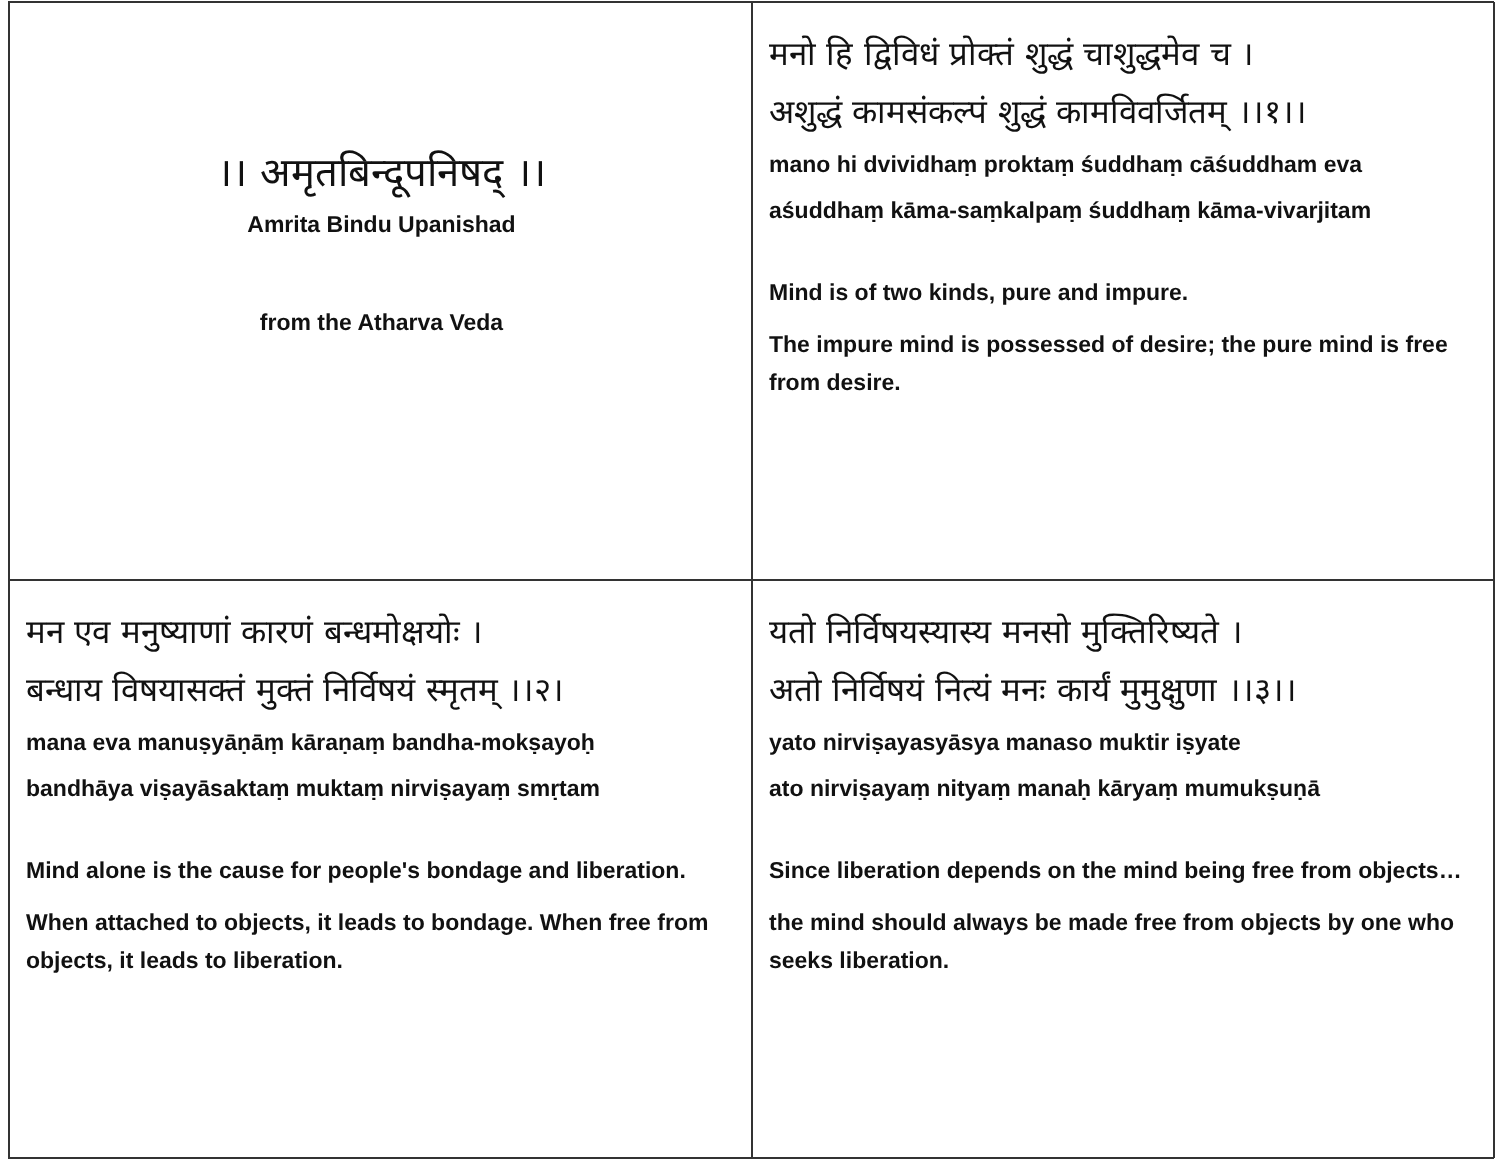।। अमृतबिन्दूपनिषद् ।।
Amrita Bindu Upanishad
from the Atharva Veda
मनो हि द्विविधं प्रोक्तं शुद्धं चाशुद्धमेव च ।
अशुद्धं कामसंकल्पं शुद्धं कामविवर्जितम् ।।१।।
mano hi dvividhaṃ proktaṃ śuddhaṃ cāśuddham eva
aśuddhaṃ kāma-saṃkalpaṃ śuddhaṃ kāma-vivarjitam
Mind is of two kinds, pure and impure.
The impure mind is possessed of desire; the pure mind is free from desire.
मन एव मनुष्याणां कारणं बन्धमोक्षयोः ।
बन्धाय विषयासक्तं मुक्तं निर्विषयं स्मृतम् ।।२।
mana eva manuṣyāṇāṃ kāraṇaṃ bandha-mokṣayoḥ
bandhāya viṣayāsaktaṃ muktaṃ nirviṣayaṃ smṛtam
Mind alone is the cause for people's bondage and liberation.
When attached to objects, it leads to bondage. When free from objects, it leads to liberation.
यतो निर्विषयस्यास्य मनसो मुक्तिरिष्यते ।
अतो निर्विषयं नित्यं मनः कार्यं मुमुक्षुणा ।।३।।
yato nirviṣayasyāsya manaso muktir iṣyate
ato nirviṣayaṃ nityaṃ manaḥ kāryaṃ mumukṣuṇā
Since liberation depends on the mind being free from objects…
the mind should always be made free from objects by one who seeks liberation.